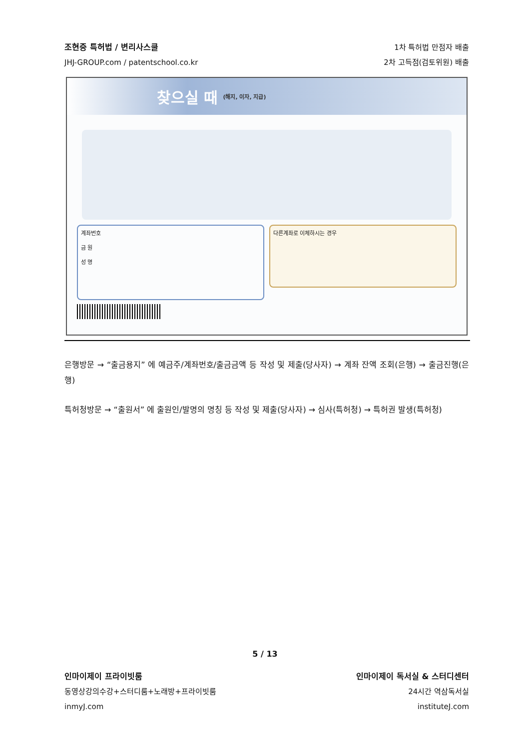조현중 특허법 / 변리사스쿨
JHJ-GROUP.com / patentschool.co.kr
1차 특허법 만점자 배출
2차 고득점(검토위원) 배출
찾으실 때 (해지, 이자, 지급)
계좌번호
금 원
성 명
다른계좌로 이체하시는 경우
은행방문 → “출금용지” 에 예금주/계좌번호/출금금액 등 작성 및 제출(당사자) → 계좌 잔액 조회(은행) → 출금진행(은행)
특허청방문 → “출원서” 에 출원인/발명의 명칭 등 작성 및 제출(당사자) → 심사(특허청) → 특허권 발생(특허청)
5 / 13
인마이제이 프라이빗룸
동영상강의수강+스터디룸+노래방+프라이빗룸
inmyJ.com
인마이제이 독서실 & 스터디센터
24시간 역삼독서실
instituteJ.com